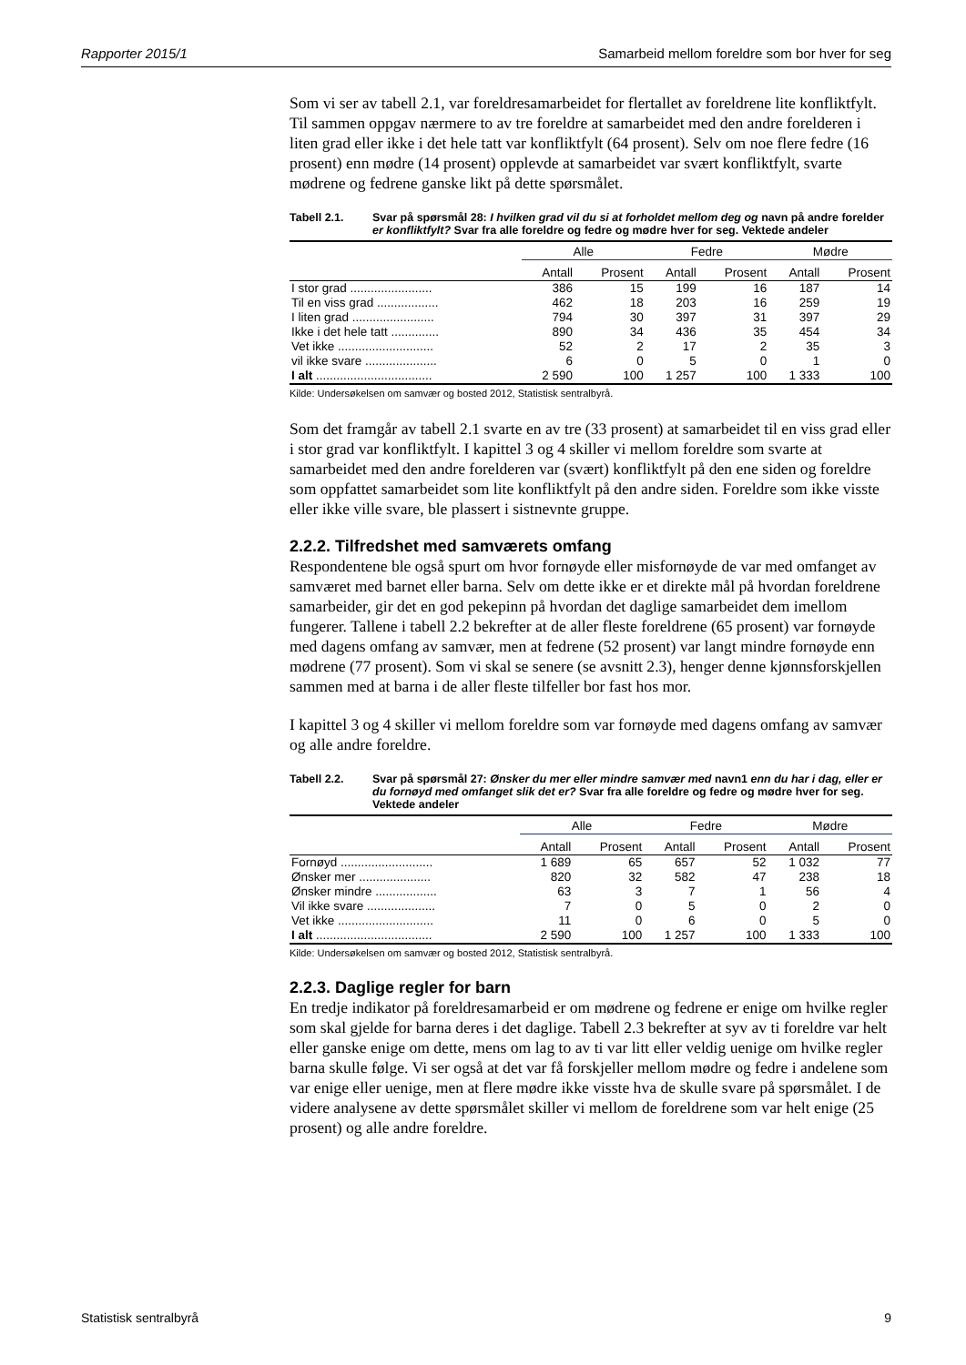Rapporter 2015/1 Samarbeid mellom foreldre som bor hver for seg
Som vi ser av tabell 2.1, var foreldresamarbeidet for flertallet av foreldrene lite konfliktfylt. Til sammen oppgav nærmere to av tre foreldre at samarbeidet med den andre forelderen i liten grad eller ikke i det hele tatt var konfliktfylt (64 prosent). Selv om noe flere fedre (16 prosent) enn mødre (14 prosent) opplevde at samarbeidet var svært konfliktfylt, svarte mødrene og fedrene ganske likt på dette spørsmålet.
Tabell 2.1. Svar på spørsmål 28: I hvilken grad vil du si at forholdet mellom deg og navn på andre forelder er konfliktfylt? Svar fra alle foreldre og fedre og mødre hver for seg. Vektede andeler
| | Alle | | Fedre | | Mødre | |
| --- | --- | --- | --- | --- | --- | --- |
| | Antall | Prosent | Antall | Prosent | Antall | Prosent |
| I stor grad ........................ | 386 | 15 | 199 | 16 | 187 | 14 |
| Til en viss grad .................. | 462 | 18 | 203 | 16 | 259 | 19 |
| I liten grad ........................ | 794 | 30 | 397 | 31 | 397 | 29 |
| Ikke i det hele tatt .............. | 890 | 34 | 436 | 35 | 454 | 34 |
| Vet ikke ............................ | 52 | 2 | 17 | 2 | 35 | 3 |
| vil ikke svare ..................... | 6 | 0 | 5 | 0 | 1 | 0 |
| I alt .................................. | 2 590 | 100 | 1 257 | 100 | 1 333 | 100 |
Kilde: Undersøkelsen om samvær og bosted 2012, Statistisk sentralbyrå.
Som det framgår av tabell 2.1 svarte en av tre (33 prosent) at samarbeidet til en viss grad eller i stor grad var konfliktfylt. I kapittel 3 og 4 skiller vi mellom foreldre som svarte at samarbeidet med den andre forelderen var (svært) konfliktfylt på den ene siden og foreldre som oppfattet samarbeidet som lite konfliktfylt på den andre siden. Foreldre som ikke visste eller ikke ville svare, ble plassert i sistnevnte gruppe.
2.2.2. Tilfredshet med samværets omfang
Respondentene ble også spurt om hvor fornøyde eller misfornøyde de var med omfanget av samværet med barnet eller barna. Selv om dette ikke er et direkte mål på hvordan foreldrene samarbeider, gir det en god pekepinn på hvordan det daglige samarbeidet dem imellom fungerer. Tallene i tabell 2.2 bekrefter at de aller fleste foreldrene (65 prosent) var fornøyde med dagens omfang av samvær, men at fedrene (52 prosent) var langt mindre fornøyde enn mødrene (77 prosent). Som vi skal se senere (se avsnitt 2.3), henger denne kjønnsforskjellen sammen med at barna i de aller fleste tilfeller bor fast hos mor.
I kapittel 3 og 4 skiller vi mellom foreldre som var fornøyde med dagens omfang av samvær og alle andre foreldre.
Tabell 2.2. Svar på spørsmål 27: Ønsker du mer eller mindre samvær med navn1 enn du har i dag, eller er du fornøyd med omfanget slik det er? Svar fra alle foreldre og fedre og mødre hver for seg. Vektede andeler
| | Alle | | Fedre | | Mødre | |
| --- | --- | --- | --- | --- | --- | --- |
| | Antall | Prosent | Antall | Prosent | Antall | Prosent |
| Fornøyd ........................... | 1 689 | 65 | 657 | 52 | 1 032 | 77 |
| Ønsker mer ..................... | 820 | 32 | 582 | 47 | 238 | 18 |
| Ønsker mindre .................. | 63 | 3 | 7 | 1 | 56 | 4 |
| Vil ikke svare .................... | 7 | 0 | 5 | 0 | 2 | 0 |
| Vet ikke ............................ | 11 | 0 | 6 | 0 | 5 | 0 |
| I alt .................................. | 2 590 | 100 | 1 257 | 100 | 1 333 | 100 |
Kilde: Undersøkelsen om samvær og bosted 2012, Statistisk sentralbyrå.
2.2.3. Daglige regler for barn
En tredje indikator på foreldresamarbeid er om mødrene og fedrene er enige om hvilke regler som skal gjelde for barna deres i det daglige. Tabell 2.3 bekrefter at syv av ti foreldre var helt eller ganske enige om dette, mens om lag to av ti var litt eller veldig uenige om hvilke regler barna skulle følge. Vi ser også at det var få forskjeller mellom mødre og fedre i andelene som var enige eller uenige, men at flere mødre ikke visste hva de skulle svare på spørsmålet. I de videre analysene av dette spørsmålet skiller vi mellom de foreldrene som var helt enige (25 prosent) og alle andre foreldre.
Statistisk sentralbyrå 9